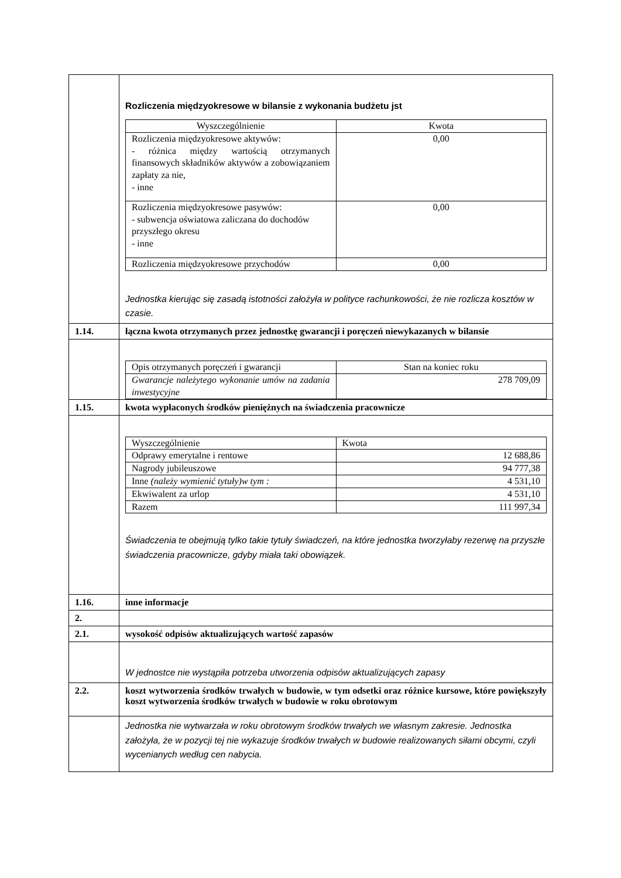| | Rozliczenia międzyokresowe w bilansie z wykonania budżetu jst / Wyszczególnienie / Kwota / / Rozliczenia międzyokresowe aktywów: - różnica między wartością otrzymanych finansowych składników aktywów a zobowiązaniem zapłaty za nie, - inne / 0,00 / / Rozliczenia międzyokresowe pasywów: - subwencja oświatowa zaliczana do dochodów przyszłego okresu - inne / 0,00 / / Rozliczenia międzyokresowe przychodów / 0,00 / Jednostka kierując się zasadą istotności założyła w polityce rachunkowości, że nie rozlicza kosztów w czasie. |
| 1.14. | łączna kwota otrzymanych przez jednostkę gwarancji i poręczeń niewykazanych w bilansie |
| | / Opis otrzymanych poręczeń i gwarancji / Stan na koniec roku / / Gwarancje należytego wykonanie umów na zadania inwestycyjne / 278 709,09 / |
| 1.15. | kwota wypłaconych środków pieniężnych na świadczenia pracownicze |
| | / Wyszczególnienie / Kwota / / Odprawy emerytalne i rentowe / 12 688,86 / / Nagrody jubileuszowe / 94 777,38 / / Inne (należy wymienić tytuły)w tym : / 4 531,10 / / Ekwiwalent za urlop / 4 531,10 / / Razem / 111 997,34 / Świadczenia te obejmują tylko takie tytuły świadczeń, na które jednostka tworzyłaby rezerwę na przyszłe świadczenia pracownicze, gdyby miała taki obowiązek. |
| 1.16. | inne informacje |
| 2. | |
| 2.1. | wysokość odpisów aktualizujących wartość zapasów |
| | W jednostce nie wystąpiła potrzeba utworzenia odpisów aktualizujących zapasy |
| 2.2. | koszt wytworzenia środków trwałych w budowie, w tym odsetki oraz różnice kursowe, które powiększyły koszt wytworzenia środków trwałych w budowie w roku obrotowym |
| | Jednostka nie wytwarzała w roku obrotowym środków trwałych we własnym zakresie. Jednostka założyła, że w pozycji tej nie wykazuje środków trwałych w budowie realizowanych siłami obcymi, czyli wycenianych według cen nabycia. |